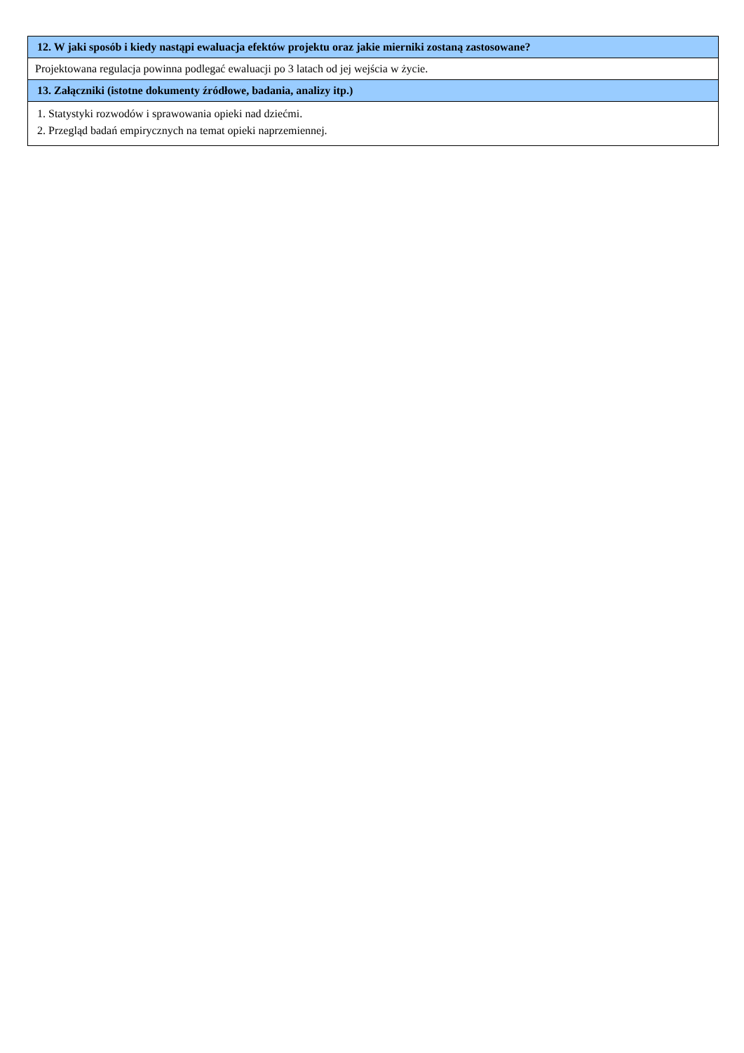| 12. W jaki sposób i kiedy nastąpi ewaluacja efektów projektu oraz jakie mierniki zostaną zastosowane? |
| --- |
| Projektowana regulacja powinna podlegać ewaluacji po 3 latach od jej wejścia w życie. |
| 13. Załączniki (istotne dokumenty źródłowe, badania, analizy itp.) |
| 1. Statystyki rozwodów i sprawowania opieki nad dziećmi. 2. Przegląd badań empirycznych na temat opieki naprzemiennej. |